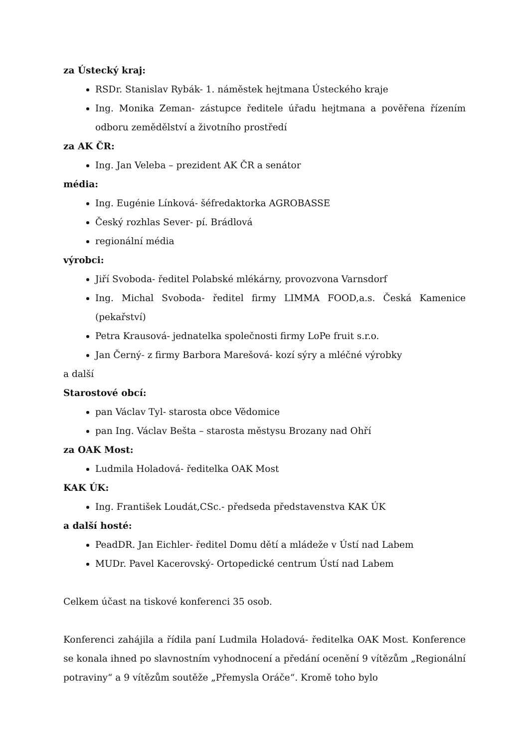za Ústecký kraj:
RSDr. Stanislav Rybák- 1. náměstek hejtmana Ústeckého kraje
Ing. Monika Zeman- zástupce ředitele úřadu hejtmana a pověřena řízením odboru zemědělství a životního prostředí
za AK ČR:
Ing. Jan Veleba – prezident AK ČR a senátor
média:
Ing. Eugénie Línková- šéfredaktorka AGROBASSE
Český rozhlas Sever- pí. Brádlová
regionální média
výrobci:
Jiří Svoboda- ředitel Polabské mlékárny, provozvona Varnsdorf
Ing. Michal Svoboda- ředitel firmy LIMMA FOOD,a.s. Česká Kamenice (pekařství)
Petra Krausová- jednatelka společnosti firmy LoPe fruit s.r.o.
Jan Černý- z firmy Barbora Marešová- kozí sýry a mléčné výrobky
a další
Starostové obcí:
pan Václav Tyl- starosta obce Vědomice
pan Ing. Václav Bešta – starosta městysu Brozany nad Ohří
za OAK Most:
Ludmila Holadová- ředitelka OAK Most
KAK ÚK:
Ing. František Loudát,CSc.- předseda představenstva KAK ÚK
a další hosté:
PeadDR. Jan Eichler- ředitel Domu dětí a mládeže v Ústí nad Labem
MUDr. Pavel Kacerovský- Ortopedické centrum Ústí nad Labem
Celkem účast na tiskové konferenci 35 osob.
Konferenci zahájila a řídila paní Ludmila Holadová- ředitelka OAK Most. Konference se konala ihned po slavnostním vyhodnocení a předání ocenění 9 vítězům „Regionální potraviny“ a 9 vítězům soutěže „Přemysla Oráče“. Kromě toho bylo